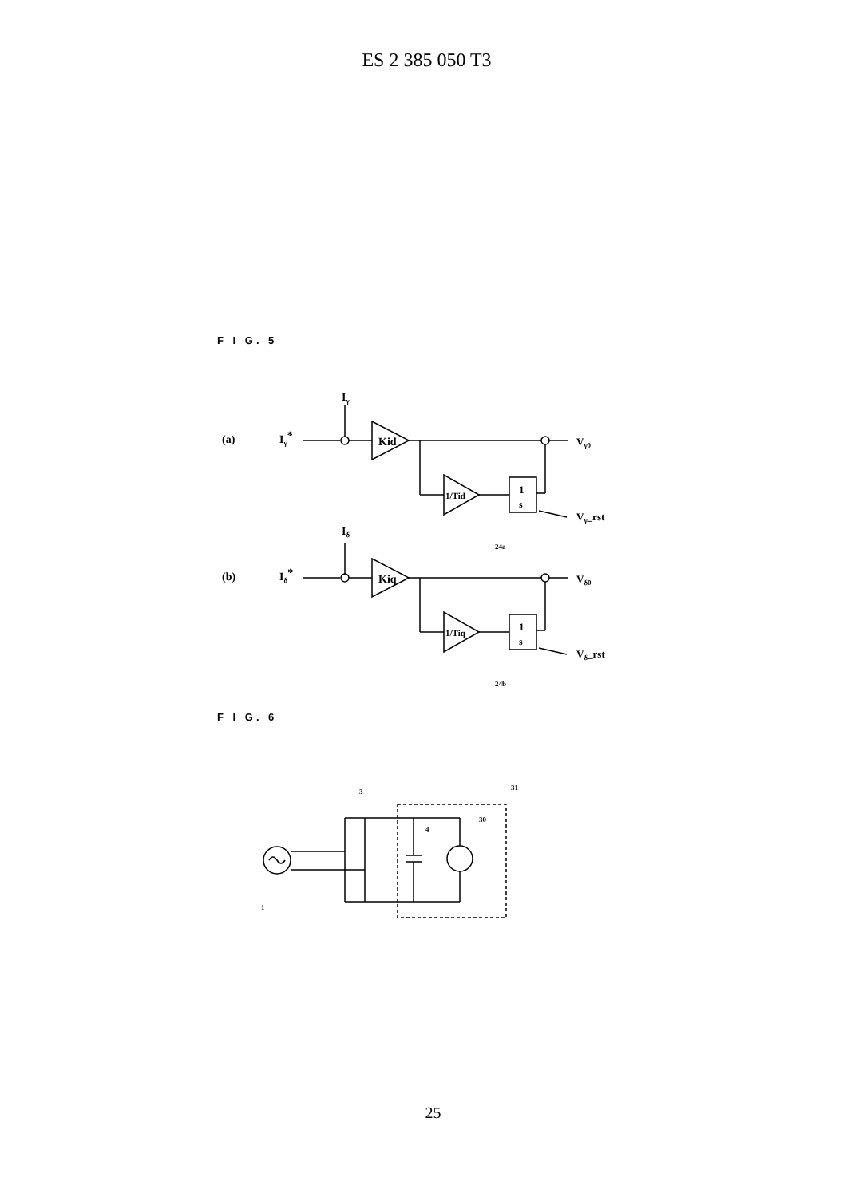ES 2 385 050 T3
F I G. 5
Iγ
(a)
Iγ*
Kid
Vγ0
1/Tid
1
s
Vγ_rst
24a
Iδ
(b)
Iδ*
Kiq
Vδ0
1/Tiq
1
s
Vδ_rst
24b
F I G. 6
3
31
30
4
1
25